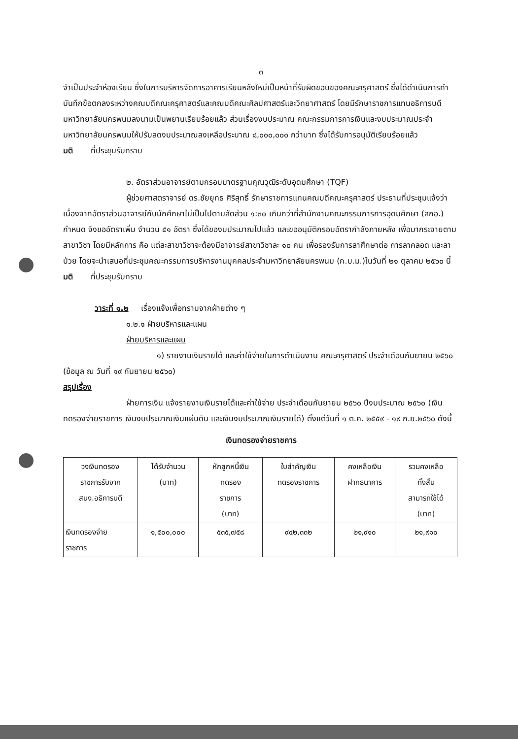๓
จำเป็นประจำห้องเรียน ซึ่งในการบริหารจัดการอาคารเรียนหลังใหม่เป็นหน้าที่รับผิดชอบของคณะครุศาสตร์ ซึ่งได้ดำเนินการทำบันทึกข้อตกลงระหว่างคณบดีคณะครุศาสตร์และคณบดีคณะศิลปศาสตร์และวิทยาศาสตร์ โดยมีรักษาราชการแทนอธิการบดีมหาวิทยาลัยนครพนมลงนามเป็นพยานเรียบร้อยแล้ว ส่วนเรื่องงบประมาณ คณะกรรมการการเงินและงบประมาณประจำมหาวิทยาลัยนครพนมให้ปรับลดงบประมาณลงเหลือประมาณ ๘,๐๐๐,๐๐๐ กว่าบาท ซึ่งได้รับการอนุมัติเรียบร้อยแล้ว
มติ ที่ประชุมรับทราบ
๒. อัตราส่วนอาจารย์ตามกรอบมาตรฐานคุณวุฒิระดับอุดมศึกษา (TQF)
ผู้ช่วยศาสตราจารย์ ดร.ชัยยุทธ ศิริสุทธิ์ รักษาราชการแทนคณบดีคณะครุศาสตร์ ประธานที่ประชุมแจ้งว่าเนื่องจากอัตราส่วนอาจารย์กับนักศึกษาไม่เป็นไปตามสัดส่วน ๑:๓๐ เกินกว่าที่สำนักงานคณะกรรมการการอุดมศึกษา (สกอ.) กำหนด จึงขออัตราเพิ่ม จำนวน ๕๑ อัตรา ซึ่งได้ของบประมาณไปแล้ว และขออนุมัติกรอบอัตรากำลังภายหลัง เพื่อมากระจายตามสาขาวิชา โดยมีหลักการ คือ แต่ละสาขาวิชาจะต้องมีอาจารย์สาขาวิชาละ ๑๐ คน เพื่อรองรับการลาศึกษาต่อ การลาคลอด และลาป่วย โดยจะนำเสนอที่ประชุมคณะกรรมการบริหารงานบุคคลประจำมหาวิทยาลัยนครพนม (ก.บ.ม.)ในวันที่ ๒๑ ตุลาคม ๒๕๖๐ นี้
มติ ที่ประชุมรับทราบ
วาระที่ ๑.๒ เรื่องแจ้งเพื่อทราบจากฝ่ายต่าง ๆ
๑.๒.๑ ฝ่ายบริหารและแผน
ฝ่ายบริหารและแผน
๑) รายงานเงินรายได้ และค่าใช้จ่ายในการดำเนินงาน คณะครุศาสตร์ ประจำเดือนกันยายน ๒๕๖๐ (ข้อมูล ณ วันที่ ๑๙ กันยายน ๒๕๖๐)
สรุปเรื่อง
ฝ่ายการเงิน แจ้งรายงานเงินรายได้และค่าใช้จ่าย ประจำเดือนกันยายน ๒๕๖๐ ปีงบประมาณ ๒๕๖๐ (เงินทดรองจ่ายราชการ เงินงบประมาณเงินแผ่นดิน และเงินงบประมาณเงินรายได้) ตั้งแต่วันที่ ๑ ต.ค. ๒๕๕๙ - ๑๙ ก.ย.๒๕๖๐ ดังนี้
เงินทดรองจ่ายราชการ
| วงเงินทดรอง ราชการรับจาก สนง.อธิการบดี | ได้รับจำนวน (บาท) | หักลูกหนี้เงิน ทดรอง ราชการ (บาท) | ใบสำคัญเงิน ทดรองราชการ | คงเหลือเงิน ฝากธนาคาร | รวมคงเหลือ ทั้งสิ้น สามารถใช้ได้ (บาท) |
| --- | --- | --- | --- | --- | --- |
| เงินทดรองจ่าย ราชการ | ๑,๕๐๐,๐๐๐ | ๕๓๕,๗๕๘ | ๙๔๒,๓๓๒ | ๒๑,๙๑๐ | ๒๑,๙๑๐ |